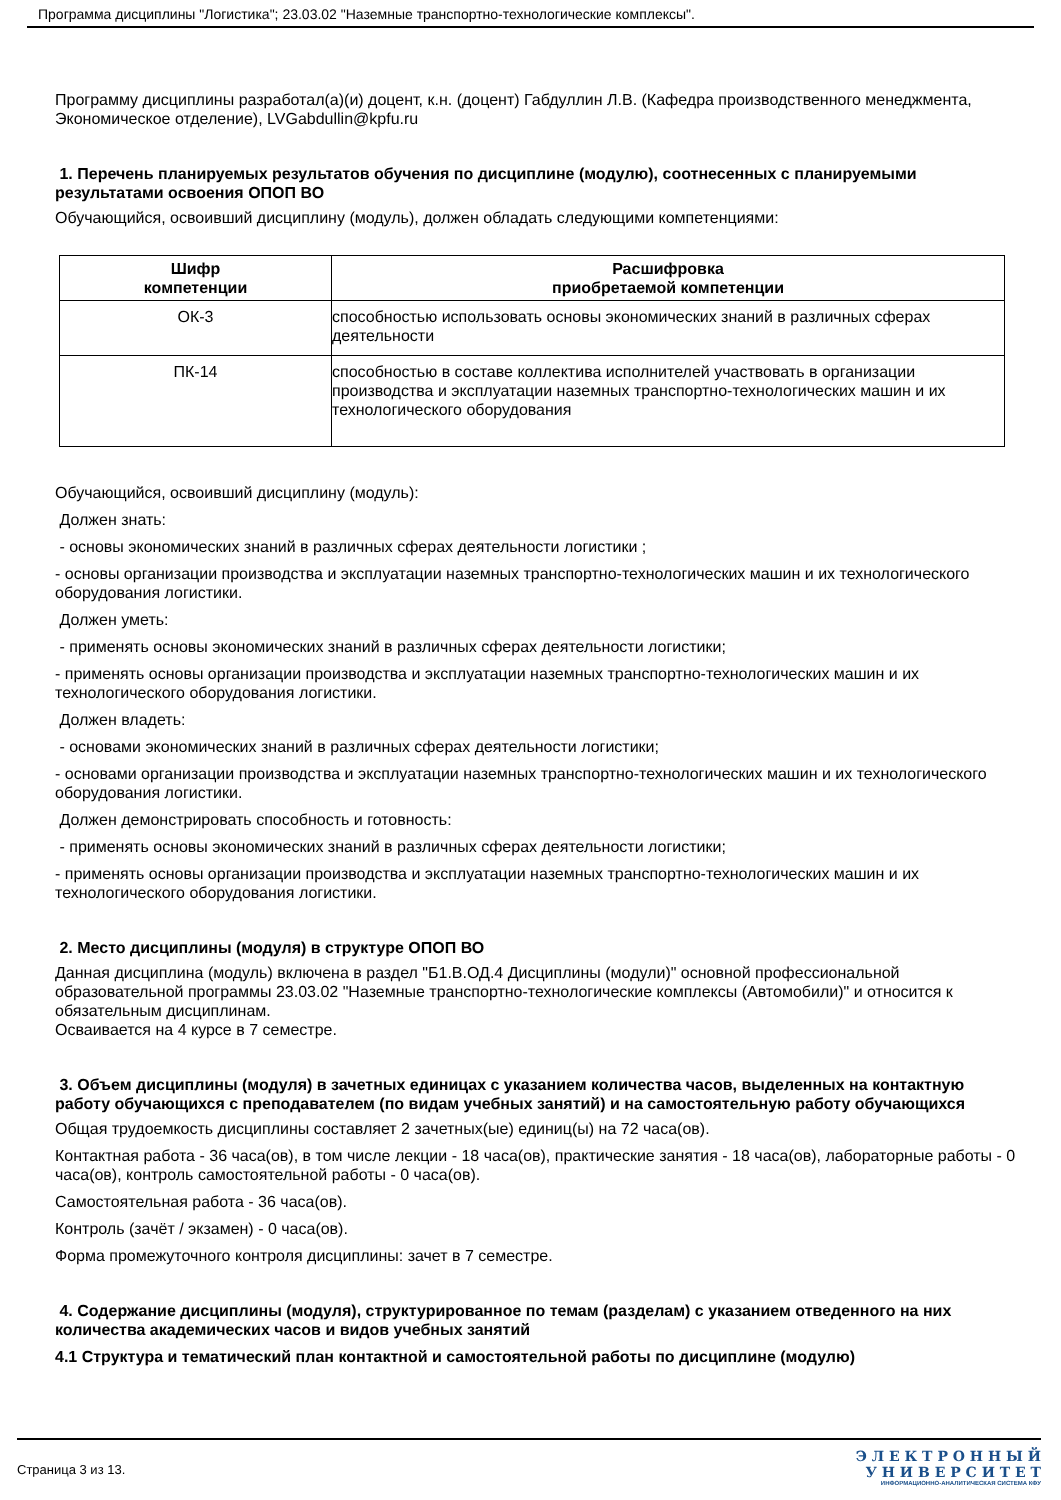Программа дисциплины "Логистика"; 23.03.02 "Наземные транспортно-технологические комплексы".
Программу дисциплины разработал(а)(и) доцент, к.н. (доцент) Габдуллин Л.В. (Кафедра производственного менеджмента, Экономическое отделение), LVGabdullin@kpfu.ru
1. Перечень планируемых результатов обучения по дисциплине (модулю), соотнесенных с планируемыми результатами освоения ОПОП ВО
Обучающийся, освоивший дисциплину (модуль), должен обладать следующими компетенциями:
| Шифр компетенции | Расшифровка приобретаемой компетенции |
| --- | --- |
| ОК-3 | способностью использовать основы экономических знаний в различных сферах деятельности |
| ПК-14 | способностью в составе коллектива исполнителей участвовать в организации производства и эксплуатации наземных транспортно-технологических машин и их технологического оборудования |
Обучающийся, освоивший дисциплину (модуль):
Должен знать:
- основы экономических знаний в различных сферах деятельности логистики ;
- основы организации производства и эксплуатации наземных транспортно-технологических машин и их технологического оборудования логистики.
Должен уметь:
- применять основы экономических знаний в различных сферах деятельности логистики;
- применять основы организации производства и эксплуатации наземных транспортно-технологических машин и их технологического оборудования логистики.
Должен владеть:
- основами экономических знаний в различных сферах деятельности логистики;
- основами организации производства и эксплуатации наземных транспортно-технологических машин и их технологического оборудования логистики.
Должен демонстрировать способность и готовность:
- применять основы экономических знаний в различных сферах деятельности логистики;
- применять основы организации производства и эксплуатации наземных транспортно-технологических машин и их технологического оборудования логистики.
2. Место дисциплины (модуля) в структуре ОПОП ВО
Данная дисциплина (модуль) включена в раздел "Б1.В.ОД.4 Дисциплины (модули)" основной профессиональной образовательной программы 23.03.02 "Наземные транспортно-технологические комплексы (Автомобили)" и относится к обязательным дисциплинам.
Осваивается на 4 курсе в 7 семестре.
3. Объем дисциплины (модуля) в зачетных единицах с указанием количества часов, выделенных на контактную работу обучающихся с преподавателем (по видам учебных занятий) и на самостоятельную работу обучающихся
Общая трудоемкость дисциплины составляет 2 зачетных(ые) единиц(ы) на 72 часа(ов).
Контактная работа - 36 часа(ов), в том числе лекции - 18 часа(ов), практические занятия - 18 часа(ов), лабораторные работы - 0 часа(ов), контроль самостоятельной работы - 0 часа(ов).
Самостоятельная работа - 36 часа(ов).
Контроль (зачёт / экзамен) - 0 часа(ов).
Форма промежуточного контроля дисциплины: зачет в 7 семестре.
4. Содержание дисциплины (модуля), структурированное по темам (разделам) с указанием отведенного на них количества академических часов и видов учебных занятий
4.1 Структура и тематический план контактной и самостоятельной работы по дисциплине (модулю)
Страница 3 из 13.
Э Л Е К Т Р О Н Н Ы Й
У Н И В Е Р С И Т Е Т
ИНФОРМАЦИОННО-АНАЛИТИЧЕСКАЯ СИСТЕМА КФУ